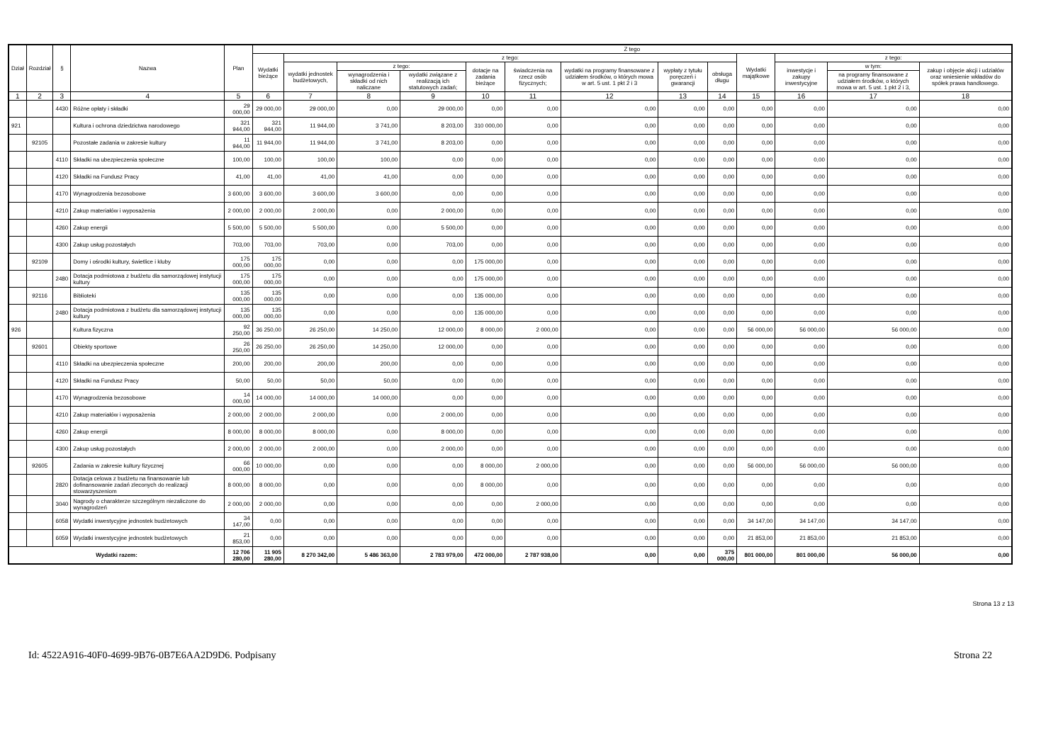| Dział | Rozdział | § | Nazwa | Plan | Z tego | | | | | | | | | | | | |
| --- | --- | --- | --- | --- | --- | --- | --- | --- | --- | --- | --- | --- | --- | --- | --- | --- | --- |
| | | | | | Wydatki bieżące | z tego: | | | | | | | | Wydatki majątkowe | z tego: | | |
| | | | | | | wydatki jednostek budżetowych, | z tego: | | dotacje na zadania bieżące | świadczenia na rzecz osób fizycznych; | wydatki na programy finansowane z udziałem środków, o których mowa w art. 5 ust. 1 pkt 2 i 3 | wypłaty z tytułu poręczeń i gwarancji | obsługa długu | | inwestycje i zakupy inwestycyjne | w tym: | zakup i objęcie akcji i udziałów oraz wniesienie wkładów do spółek prawa handlowego. |
| | | | | | | | wynagrodzenia i składki od nich naliczane | wydatki związane z realizacją ich statutowych zadań; | | | | | | | | na programy finansowane z udziałem środków, o których mowa w art. 5 ust. 1 pkt 2 i 3, | |
| 1 | 2 | 3 | 4 | 5 | 6 | 7 | 8 | 9 | 10 | 11 | 12 | 13 | 14 | 15 | 16 | 17 | 18 |
| | | 4430 | Różne opłaty i składki | 29 000,00 | 29 000,00 | 29 000,00 | 0,00 | 29 000,00 | 0,00 | 0,00 | 0,00 | 0,00 | 0,00 | 0,00 | 0,00 | 0,00 | 0,00 |
| 921 | | | Kultura i ochrona dziedzictwa narodowego | 321 944,00 | 321 944,00 | 11 944,00 | 3 741,00 | 8 203,00 | 310 000,00 | 0,00 | 0,00 | 0,00 | 0,00 | 0,00 | 0,00 | 0,00 | 0,00 |
| | 92105 | | Pozostałe zadania w zakresie kultury | 11 944,00 | 11 944,00 | 11 944,00 | 3 741,00 | 8 203,00 | 0,00 | 0,00 | 0,00 | 0,00 | 0,00 | 0,00 | 0,00 | 0,00 | 0,00 |
| | | 4110 | Składki na ubezpieczenia społeczne | 100,00 | 100,00 | 100,00 | 100,00 | 0,00 | 0,00 | 0,00 | 0,00 | 0,00 | 0,00 | 0,00 | 0,00 | 0,00 | 0,00 |
| | | 4120 | Składki na Fundusz Pracy | 41,00 | 41,00 | 41,00 | 41,00 | 0,00 | 0,00 | 0,00 | 0,00 | 0,00 | 0,00 | 0,00 | 0,00 | 0,00 | 0,00 |
| | | 4170 | Wynagrodzenia bezosobowe | 3 600,00 | 3 600,00 | 3 600,00 | 3 600,00 | 0,00 | 0,00 | 0,00 | 0,00 | 0,00 | 0,00 | 0,00 | 0,00 | 0,00 | 0,00 |
| | | 4210 | Zakup materiałów i wyposażenia | 2 000,00 | 2 000,00 | 2 000,00 | 0,00 | 2 000,00 | 0,00 | 0,00 | 0,00 | 0,00 | 0,00 | 0,00 | 0,00 | 0,00 | 0,00 |
| | | 4260 | Zakup energii | 5 500,00 | 5 500,00 | 5 500,00 | 0,00 | 5 500,00 | 0,00 | 0,00 | 0,00 | 0,00 | 0,00 | 0,00 | 0,00 | 0,00 | 0,00 |
| | | 4300 | Zakup usług pozostałych | 703,00 | 703,00 | 703,00 | 0,00 | 703,00 | 0,00 | 0,00 | 0,00 | 0,00 | 0,00 | 0,00 | 0,00 | 0,00 | 0,00 |
| | 92109 | | Domy i ośrodki kultury, świetlice i kluby | 175 000,00 | 175 000,00 | 0,00 | 0,00 | 0,00 | 175 000,00 | 0,00 | 0,00 | 0,00 | 0,00 | 0,00 | 0,00 | 0,00 | 0,00 |
| | | 2480 | Dotacja podmiotowa z budżetu dla samorządowej instytucji kultury | 175 000,00 | 175 000,00 | 0,00 | 0,00 | 0,00 | 175 000,00 | 0,00 | 0,00 | 0,00 | 0,00 | 0,00 | 0,00 | 0,00 | 0,00 |
| | 92116 | | Biblioteki | 135 000,00 | 135 000,00 | 0,00 | 0,00 | 0,00 | 135 000,00 | 0,00 | 0,00 | 0,00 | 0,00 | 0,00 | 0,00 | 0,00 | 0,00 |
| | | 2480 | Dotacja podmiotowa z budżetu dla samorządowej instytucji kultury | 135 000,00 | 135 000,00 | 0,00 | 0,00 | 0,00 | 135 000,00 | 0,00 | 0,00 | 0,00 | 0,00 | 0,00 | 0,00 | 0,00 | 0,00 |
| 926 | | | Kultura fizyczna | 92 250,00 | 36 250,00 | 26 250,00 | 14 250,00 | 12 000,00 | 8 000,00 | 2 000,00 | 0,00 | 0,00 | 0,00 | 56 000,00 | 56 000,00 | 56 000,00 | 0,00 |
| | 92601 | | Obiekty sportowe | 26 250,00 | 26 250,00 | 26 250,00 | 14 250,00 | 12 000,00 | 0,00 | 0,00 | 0,00 | 0,00 | 0,00 | 0,00 | 0,00 | 0,00 | 0,00 |
| | | 4110 | Składki na ubezpieczenia społeczne | 200,00 | 200,00 | 200,00 | 200,00 | 0,00 | 0,00 | 0,00 | 0,00 | 0,00 | 0,00 | 0,00 | 0,00 | 0,00 | 0,00 |
| | | 4120 | Składki na Fundusz Pracy | 50,00 | 50,00 | 50,00 | 50,00 | 0,00 | 0,00 | 0,00 | 0,00 | 0,00 | 0,00 | 0,00 | 0,00 | 0,00 | 0,00 |
| | | 4170 | Wynagrodzenia bezosobowe | 14 000,00 | 14 000,00 | 14 000,00 | 14 000,00 | 0,00 | 0,00 | 0,00 | 0,00 | 0,00 | 0,00 | 0,00 | 0,00 | 0,00 | 0,00 |
| | | 4210 | Zakup materiałów i wyposażenia | 2 000,00 | 2 000,00 | 2 000,00 | 0,00 | 2 000,00 | 0,00 | 0,00 | 0,00 | 0,00 | 0,00 | 0,00 | 0,00 | 0,00 | 0,00 |
| | | 4260 | Zakup energii | 8 000,00 | 8 000,00 | 8 000,00 | 0,00 | 8 000,00 | 0,00 | 0,00 | 0,00 | 0,00 | 0,00 | 0,00 | 0,00 | 0,00 | 0,00 |
| | | 4300 | Zakup usług pozostałych | 2 000,00 | 2 000,00 | 2 000,00 | 0,00 | 2 000,00 | 0,00 | 0,00 | 0,00 | 0,00 | 0,00 | 0,00 | 0,00 | 0,00 | 0,00 |
| | 92605 | | Zadania w zakresie kultury fizycznej | 66 000,00 | 10 000,00 | 0,00 | 0,00 | 0,00 | 8 000,00 | 2 000,00 | 0,00 | 0,00 | 0,00 | 56 000,00 | 56 000,00 | 56 000,00 | 0,00 |
| | | 2820 | Dotacja celowa z budżetu na finansowanie lub dofinansowanie zadań zleconych do realizacji stowarzyszeniom | 8 000,00 | 8 000,00 | 0,00 | 0,00 | 0,00 | 8 000,00 | 0,00 | 0,00 | 0,00 | 0,00 | 0,00 | 0,00 | 0,00 | 0,00 |
| | | 3040 | Nagrody o charakterze szczególnym niezaliczone do wynagrodzeń | 2 000,00 | 2 000,00 | 0,00 | 0,00 | 0,00 | 0,00 | 2 000,00 | 0,00 | 0,00 | 0,00 | 0,00 | 0,00 | 0,00 | 0,00 |
| | | 6058 | Wydatki inwestycyjne jednostek budżetowych | 34 147,00 | 0,00 | 0,00 | 0,00 | 0,00 | 0,00 | 0,00 | 0,00 | 0,00 | 0,00 | 34 147,00 | 34 147,00 | 34 147,00 | 0,00 |
| | | 6059 | Wydatki inwestycyjne jednostek budżetowych | 21 853,00 | 0,00 | 0,00 | 0,00 | 0,00 | 0,00 | 0,00 | 0,00 | 0,00 | 0,00 | 21 853,00 | 21 853,00 | 21 853,00 | 0,00 |
| Wydatki razem: | | | | 12 706 280,00 | 11 905 280,00 | 8 270 342,00 | 5 486 363,00 | 2 783 979,00 | 472 000,00 | 2 787 938,00 | 0,00 | 0,00 | 375 000,00 | 801 000,00 | 801 000,00 | 56 000,00 | 0,00 |
Strona 13 z 13
Id: 4522A916-40F0-4699-9B76-0B7E6AA2D9D6. Podpisany Strona 22